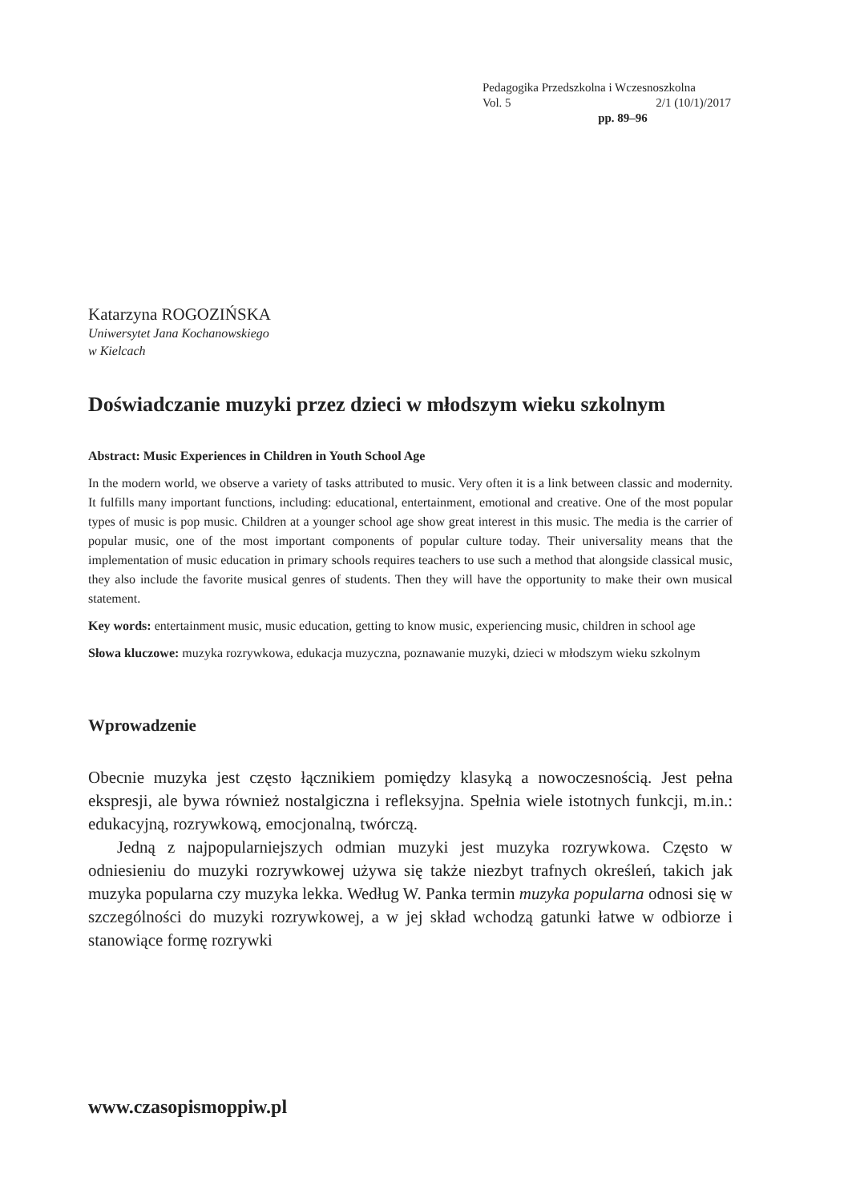Pedagogika Przedszkolna i Wczesnoszkolna
Vol. 5 2/1 (10/1)/2017
pp. 89–96
Katarzyna ROGOZIŃSKA
Uniwersytet Jana Kochanowskiego
w Kielcach
Doświadczanie muzyki przez dzieci w młodszym wieku szkolnym
Abstract: Music Experiences in Children in Youth School Age
In the modern world, we observe a variety of tasks attributed to music. Very often it is a link between classic and modernity. It fulfills many important functions, including: educational, entertainment, emotional and creative. One of the most popular types of music is pop music. Children at a younger school age show great interest in this music. The media is the carrier of popular music, one of the most important components of popular culture today. Their universality means that the implementation of music education in primary schools requires teachers to use such a method that alongside classical music, they also include the favorite musical genres of students. Then they will have the opportunity to make their own musical statement.
Key words: entertainment music, music education, getting to know music, experiencing music, children in school age
Słowa kluczowe: muzyka rozrywkowa, edukacja muzyczna, poznawanie muzyki, dzieci w młodszym wieku szkolnym
Wprowadzenie
Obecnie muzyka jest często łącznikiem pomiędzy klasyką a nowoczesnością. Jest pełna ekspresji, ale bywa również nostalgiczna i refleksyjna. Spełnia wiele istotnych funkcji, m.in.: edukacyjną, rozrywkową, emocjonalną, twórczą.
Jedną z najpopularniejszych odmian muzyki jest muzyka rozrywkowa. Często w odniesieniu do muzyki rozrywkowej używa się także niezbyt trafnych określeń, takich jak muzyka popularna czy muzyka lekka. Według W. Panka termin muzyka popularna odnosi się w szczególności do muzyki rozrywkowej, a w jej skład wchodzą gatunki łatwe w odbiorze i stanowiące formę rozrywki
www.czasopismoppiw.pl